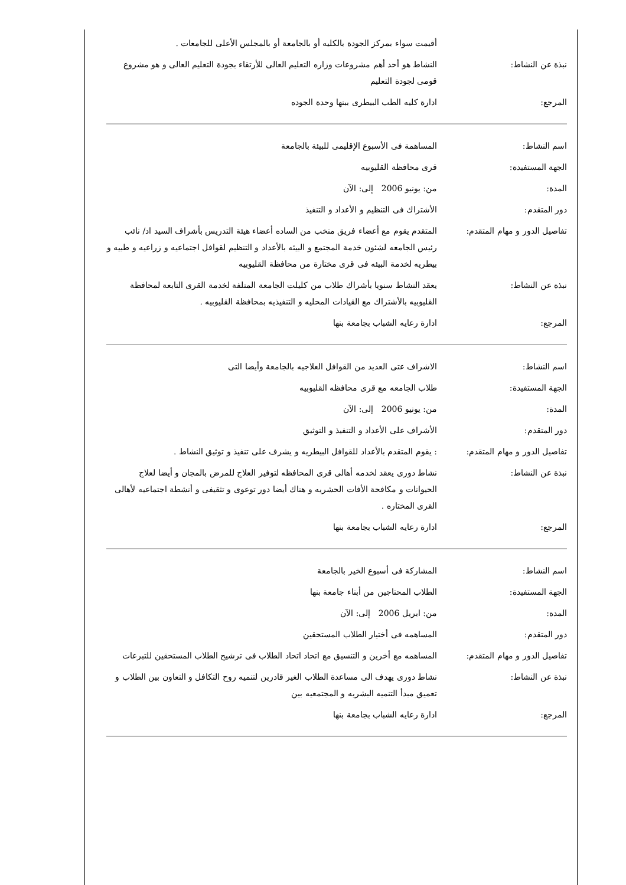| | أقيمت سواء بمركز الجودة بالكليه أو بالجامعة أو بالمجلس الأعلى للجامعات . |
| نبذة عن النشاط: | النشاط هو أحد أهم مشروعات وزاره التعليم العالى للأرتقاء بجودة التعليم العالى و هو مشروع قومى لجودة التعليم |
| المرجع: | ادارة كليه الطب البيطرى ببنها وحدة الجوده |
| اسم النشاط: | المساهمة فى الأسبوع الإقليمى للبيئة بالجامعة |
| الجهة المستفيدة: | قرى محافظة القليوبيه |
| المدة: | من: يونيو 2006 إلى: الآن |
| دور المتقدم: | الأشتراك فى التنظيم و الأعداد و التنفيذ |
| تفاصيل الدور و مهام المتقدم: | المتقدم يقوم مع أعضاء فريق منخب من الساده أعضاء هيئة التدريس بأشراف السيد اد/ نائب رئيس الجامعه لشئون خدمة المجتمع و البيئه بالأعداد و التنظيم لقوافل اجتماعيه و زراعيه و طبيه و بيطريه لخدمة البيئه فى قرى مختارة من محافظة القليوبيه |
| نبذة عن النشاط: | يعقد النشاط سنويا بأشراك طلاب من كليلت الجامعة المتلفة لخدمة القرى التابعة لمحافظة القليوبيه بالأشتراك مع القيادات المحليه و التنفيذيه بمحافظة القليوبيه . |
| المرجع: | ادارة رعايه الشباب بجامعة بنها |
| اسم النشاط: | الاشراف عتى العديد من القوافل العلاجيه بالجامعة وأيضا التى |
| الجهة المستفيدة: | طلاب الجامعه مع قرى محافظه القليوبيه |
| المدة: | من: يونيو 2006 إلى: الآن |
| دور المتقدم: | الأشراف على الأعداد و التنفيذ و التوثيق |
| تفاصيل الدور و مهام المتقدم: | : يقوم المتقدم بالأعداد للقوافل البيطريه و يشرف على تنفيذ و توثيق النشاط . |
| نبذة عن النشاط: | نشاط دورى يعقد لخدمه أهالى قرى المحافظه لتوفير العلاج للمرض بالمجان و أيضا لعلاج الحيوانات و مكافحة الأفات الحشريه و هناك أيضا دور توعوى و تثقيفى و أنشطة اجتماعيه لأهالى القرى المختاره . |
| المرجع: | ادارة رعايه الشباب بجامعة بنها |
| اسم النشاط: | المشاركة فى أسبوع الخير بالجامعة |
| الجهة المستفيدة: | الطلاب المحتاجين من أبناء جامعة بنها |
| المدة: | من: ابريل 2006 إلى: الآن |
| دور المتقدم: | المساهمه فى أختيار الطلاب المستحقين |
| تفاصيل الدور و مهام المتقدم: | المساهمه مع أخرين و التنسيق مع اتحاد اتحاد الطلاب فى ترشيح الطلاب المستحقين للتبرعات |
| نبذة عن النشاط: | نشاط دورى يهدف الى مساعدة الطلاب الغير قادرين لتنميه روح التكافل و التعاون بين الطلاب و تعميق مبدأ التنميه البشريه و المجتمعيه بين |
| المرجع: | ادارة رعايه الشباب بجامعة بنها |